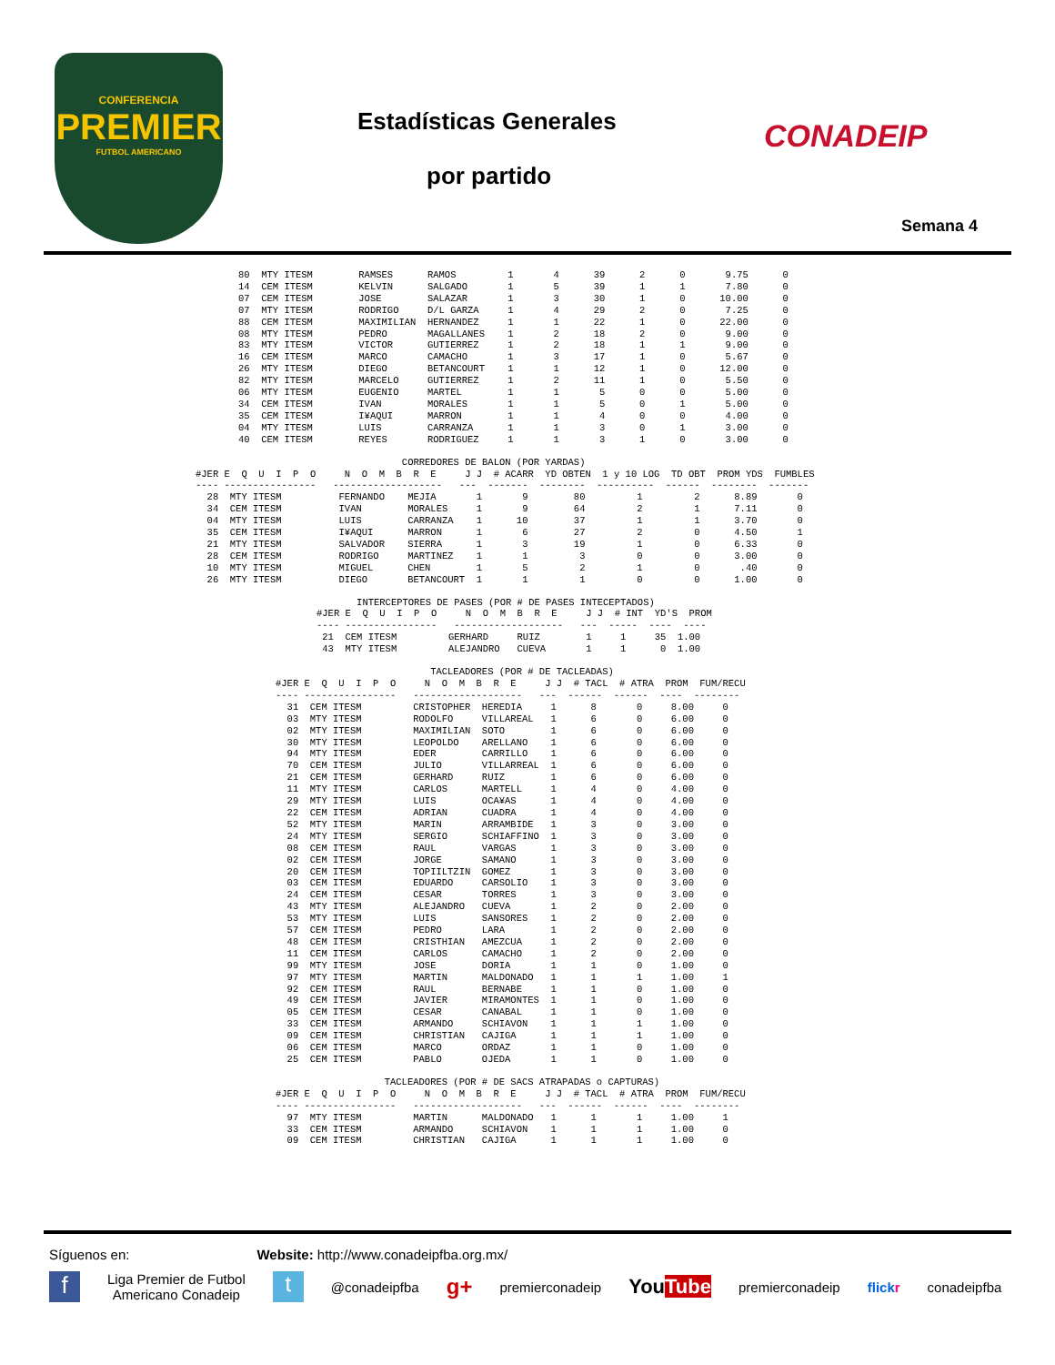CONFERENCIA
PREMIER
FUTBOL AMERICANO
Estadísticas Generales
por partido
CONADEIP
Semana 4
80  MTY ITESM        RAMSES      RAMOS         1       4      39      2      0       9.75      0
14  CEM ITESM        KELVIN      SALGADO       1       5      39      1      1       7.80      0
07  CEM ITESM        JOSE        SALAZAR       1       3      30      1      0      10.00      0
07  MTY ITESM        RODRIGO     D/L GARZA     1       4      29      2      0       7.25      0
88  CEM ITESM        MAXIMILIAN  HERNANDEZ     1       1      22      1      0      22.00      0
08  MTY ITESM        PEDRO       MAGALLANES    1       2      18      2      0       9.00      0
83  MTY ITESM        VICTOR      GUTIERREZ     1       2      18      1      1       9.00      0
16  CEM ITESM        MARCO       CAMACHO       1       3      17      1      0       5.67      0
26  MTY ITESM        DIEGO       BETANCOURT    1       1      12      1      0      12.00      0
82  MTY ITESM        MARCELO     GUTIERREZ     1       2      11      1      0       5.50      0
06  MTY ITESM        EUGENIO     MARTEL        1       1       5      0      0       5.00      0
34  CEM ITESM        IVAN        MORALES       1       1       5      0      1       5.00      0
35  CEM ITESM        I¥AQUI      MARRON        1       1       4      0      0       4.00      0
04  MTY ITESM        LUIS        CARRANZA      1       1       3      0      1       3.00      0
40  CEM ITESM        REYES       RODRIGUEZ     1       1       3      1      0       3.00      0
                                    CORREDORES DE BALON (POR YARDAS)
#JER E  Q  U  I  P  O     N  O  M  B  R  E     J J  # ACARR  YD OBTEN  1 y 10 LOG  TD OBT  PROM YDS  FUMBLES
---- ----------------   -------------------   ---  -------  --------  ----------  ------  --------  -------
  28  MTY ITESM          FERNANDO    MEJIA       1       9        80         1         2      8.89       0
  34  CEM ITESM          IVAN        MORALES     1       9        64         2         1      7.11       0
  04  MTY ITESM          LUIS        CARRANZA    1      10        37         1         1      3.70       0
  35  CEM ITESM          I¥AQUI      MARRON      1       6        27         2         0      4.50       1
  21  MTY ITESM          SALVADOR    SIERRA      1       3        19         1         0      6.33       0
  28  CEM ITESM          RODRIGO     MARTINEZ    1       1         3         0         0      3.00       0
  10  MTY ITESM          MIGUEL      CHEN        1       5         2         1         0       .40       0
  26  MTY ITESM          DIEGO       BETANCOURT  1       1         1         0         0      1.00       0
       INTERCEPTORES DE PASES (POR # DE PASES INTECEPTADOS)
#JER E  Q  U  I  P  O     N  O  M  B  R  E     J J  # INT  YD'S  PROM
---- ----------------   -------------------   ---  -----  ----  ----
 21  CEM ITESM         GERHARD     RUIZ        1     1     35  1.00
 43  MTY ITESM         ALEJANDRO   CUEVA       1     1      0  1.00
                           TACLEADORES (POR # DE TACLEADAS)
#JER E  Q  U  I  P  O     N  O  M  B  R  E     J J  # TACL  # ATRA  PROM  FUM/RECU
---- ----------------   -------------------   ---  ------  ------  ----  --------
  31  CEM ITESM         CRISTOPHER  HEREDIA     1      8       0     8.00     0
  03  MTY ITESM         RODOLFO     VILLAREAL   1      6       0     6.00     0
  02  MTY ITESM         MAXIMILIAN  SOTO        1      6       0     6.00     0
  30  MTY ITESM         LEOPOLDO    ARELLANO    1      6       0     6.00     0
  94  MTY ITESM         EDER        CARRILLO    1      6       0     6.00     0
  70  CEM ITESM         JULIO       VILLARREAL  1      6       0     6.00     0
  21  CEM ITESM         GERHARD     RUIZ        1      6       0     6.00     0
  11  MTY ITESM         CARLOS      MARTELL     1      4       0     4.00     0
  29  MTY ITESM         LUIS        OCA¥AS      1      4       0     4.00     0
  22  CEM ITESM         ADRIAN      CUADRA      1      4       0     4.00     0
  52  MTY ITESM         MARIN       ARRAMBIDE   1      3       0     3.00     0
  24  MTY ITESM         SERGIO      SCHIAFFINO  1      3       0     3.00     0
  08  CEM ITESM         RAUL        VARGAS      1      3       0     3.00     0
  02  CEM ITESM         JORGE       SAMANO      1      3       0     3.00     0
  20  CEM ITESM         TOPIILTZIN  GOMEZ       1      3       0     3.00     0
  03  CEM ITESM         EDUARDO     CARSOLIO    1      3       0     3.00     0
  24  CEM ITESM         CESAR       TORRES      1      3       0     3.00     0
  43  MTY ITESM         ALEJANDRO   CUEVA       1      2       0     2.00     0
  53  MTY ITESM         LUIS        SANSORES    1      2       0     2.00     0
  57  CEM ITESM         PEDRO       LARA        1      2       0     2.00     0
  48  CEM ITESM         CRISTHIAN   AMEZCUA     1      2       0     2.00     0
  11  CEM ITESM         CARLOS      CAMACHO     1      2       0     2.00     0
  99  MTY ITESM         JOSE        DORIA       1      1       0     1.00     0
  97  MTY ITESM         MARTIN      MALDONADO   1      1       1     1.00     1
  92  CEM ITESM         RAUL        BERNABE     1      1       0     1.00     0
  49  CEM ITESM         JAVIER      MIRAMONTES  1      1       0     1.00     0
  05  CEM ITESM         CESAR       CANABAL     1      1       0     1.00     0
  33  CEM ITESM         ARMANDO     SCHIAVON    1      1       1     1.00     0
  09  CEM ITESM         CHRISTIAN   CAJIGA      1      1       1     1.00     0
  06  CEM ITESM         MARCO       ORDAZ       1      1       0     1.00     0
  25  CEM ITESM         PABLO       OJEDA       1      1       0     1.00     0
                   TACLEADORES (POR # DE SACS ATRAPADAS o CAPTURAS)
#JER E  Q  U  I  P  O     N  O  M  B  R  E     J J  # TACL  # ATRA  PROM  FUM/RECU
---- ----------------   -------------------   ---  ------  ------  ----  --------
  97  MTY ITESM         MARTIN      MALDONADO   1      1       1     1.00     1
  33  CEM ITESM         ARMANDO     SCHIAVON    1      1       1     1.00     0
  09  CEM ITESM         CHRISTIAN   CAJIGA      1      1       1     1.00     0
Síguenos en: Website: http://www.conadeipfba.org.mx/
f Liga Premier de Futbol
Americano Conadeip t @conadeipfba g+ premierconadeip YouTube premierconadeip flickr conadeipfba